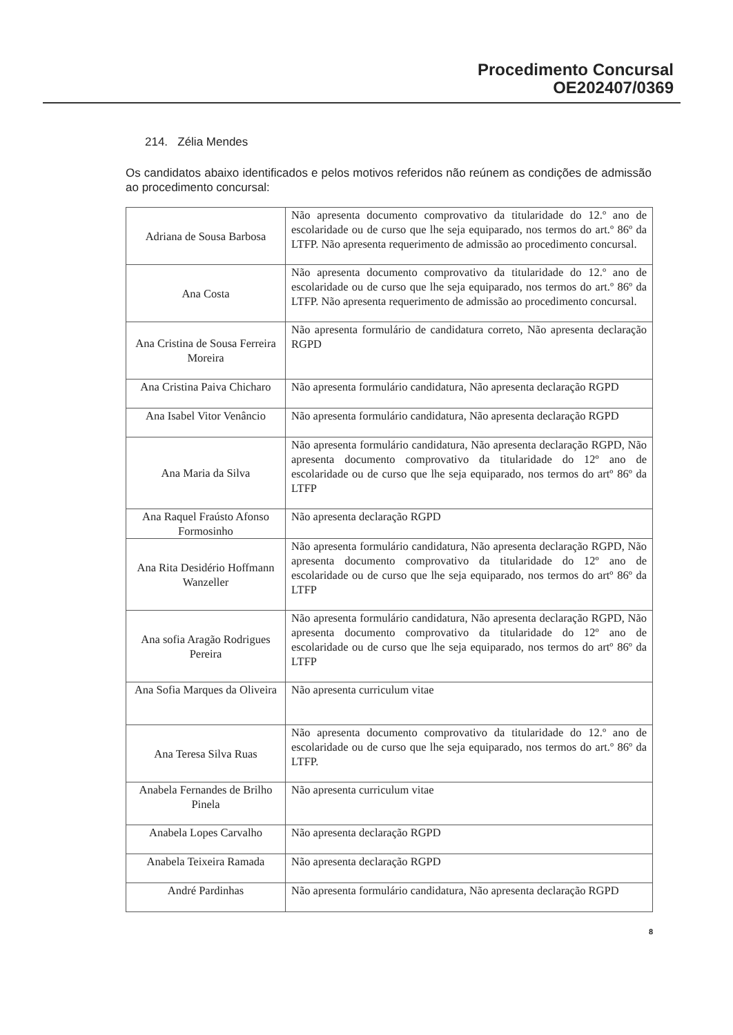Procedimento Concursal
OE202407/0369
214. Zélia Mendes
Os candidatos abaixo identificados e pelos motivos referidos não reúnem as condições de admissão ao procedimento concursal:
| Adriana de Sousa Barbosa | Não apresenta documento comprovativo da titularidade do 12.º ano de escolaridade ou de curso que lhe seja equiparado, nos termos do art.º 86º da LTFP. Não apresenta requerimento de admissão ao procedimento concursal. |
| Ana Costa | Não apresenta documento comprovativo da titularidade do 12.º ano de escolaridade ou de curso que lhe seja equiparado, nos termos do art.º 86º da LTFP. Não apresenta requerimento de admissão ao procedimento concursal. |
| Ana Cristina de Sousa Ferreira Moreira | Não apresenta formulário de candidatura correto, Não apresenta declaração RGPD |
| Ana Cristina Paiva Chicharo | Não apresenta formulário candidatura, Não apresenta declaração RGPD |
| Ana Isabel Vitor Venâncio | Não apresenta formulário candidatura, Não apresenta declaração RGPD |
| Ana Maria da Silva | Não apresenta formulário candidatura, Não apresenta declaração RGPD, Não apresenta documento comprovativo da titularidade do 12º ano de escolaridade ou de curso que lhe seja equiparado, nos termos do artº 86º da LTFP |
| Ana Raquel Fraústo Afonso Formosinho | Não apresenta declaração RGPD |
| Ana Rita Desidério Hoffmann Wanzeller | Não apresenta formulário candidatura, Não apresenta declaração RGPD, Não apresenta documento comprovativo da titularidade do 12º ano de escolaridade ou de curso que lhe seja equiparado, nos termos do artº 86º da LTFP |
| Ana sofia Aragão Rodrigues Pereira | Não apresenta formulário candidatura, Não apresenta declaração RGPD, Não apresenta documento comprovativo da titularidade do 12º ano de escolaridade ou de curso que lhe seja equiparado, nos termos do artº 86º da LTFP |
| Ana Sofia Marques da Oliveira | Não apresenta curriculum vitae |
| Ana Teresa Silva Ruas | Não apresenta documento comprovativo da titularidade do 12.º ano de escolaridade ou de curso que lhe seja equiparado, nos termos do art.º 86º da LTFP. |
| Anabela Fernandes de Brilho Pinela | Não apresenta curriculum vitae |
| Anabela Lopes Carvalho | Não apresenta declaração RGPD |
| Anabela Teixeira Ramada | Não apresenta declaração RGPD |
| André Pardinhas | Não apresenta formulário candidatura, Não apresenta declaração RGPD |
8